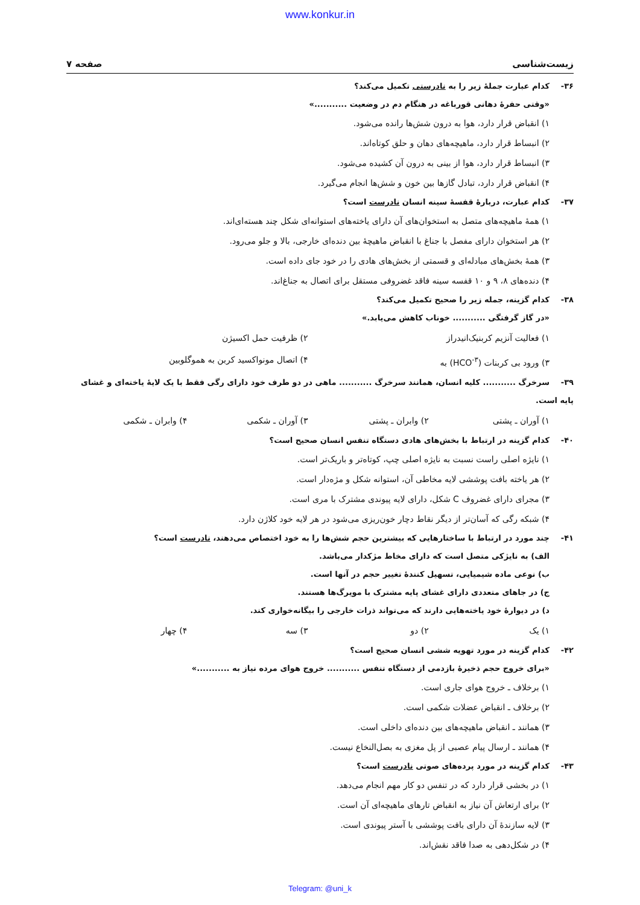www.konkur.in
زیست‌شناسی صفحه ۷
۳۶- کدام عبارت جملهٔ زیر را به نادرستی تکمیل می‌کند؟
«وقتی حفرهٔ دهانی قورباغه در هنگام دم در وضعیت ...........»
۱) انقباض قرار دارد، هوا به درون شش‌ها رانده می‌شود.
۲) انبساط قرار دارد، ماهیچه‌های دهان و حلق کوتاه‌اند.
۳) انبساط قرار دارد، هوا از بینی به درون آن کشیده می‌شود.
۴) انقباض قرار دارد، تبادل گازها بین خون و شش‌ها انجام می‌گیرد.
۳۷- کدام عبارت، دربارهٔ قفسهٔ سینه انسان نادرست است؟
۱) همهٔ ماهیچه‌های متصل به استخوان‌های آن دارای یاخته‌های استوانه‌ای شکل چند هسته‌ای‌اند.
۲) هر استخوان دارای مفصل با جناغ با انقباض ماهیچهٔ بین دنده‌ای خارجی، بالا و جلو می‌رود.
۳) همهٔ بخش‌های مبادله‌ای و قسمتی از بخش‌های هادی را در خود جای داده است.
۴) دنده‌های ۸، ۹ و ۱۰ قفسه سینه فاقد غضروفی مستقل برای اتصال به جناغ‌اند.
۳۸- کدام گزینه، جمله زیر را صحیح تکمیل می‌کند؟
«در گاز گرفتگی ........... خوناب کاهش می‌یابد.»
۱) فعالیت آنزیم کربنیک‌انیدراز ۲) ظرفیت حمل اکسیژن
۳) ورود بی کربنات (HCO<sup>-۳</sup>) به ۴) اتصال مونواکسید کربن به هموگلوبین
۳۹- سرخرگ ........... کلیه انسان، همانند سرخرگ ........... ماهی در دو طرف خود دارای رگی فقط با یک لایهٔ یاخته‌ای و غشای پایه است.
۱) آوران ـ پشتی ۲) وابران ـ پشتی ۳) آوران ـ شکمی ۴) وابران ـ شکمی
۴۰- کدام گزینه در ارتباط با بخش‌های هادی دستگاه تنفس انسان صحیح است؟
۱) نایژه اصلی راست نسبت به نایژه اصلی چپ، کوتاه‌تر و باریک‌تر است.
۲) هر یاخته بافت پوششی لایه مخاطی آن، استوانه شکل و مژه‌دار است.
۳) مجرای دارای غضروف C شکل، دارای لایه پیوندی مشترک با مری است.
۴) شبکه رگی که آسان‌تر از دیگر نقاط دچار خون‌ریزی می‌شود در هر لایه خود کلاژن دارد.
۴۱- چند مورد در ارتباط با ساختارهایی که بیشترین حجم شش‌ها را به خود اختصاص می‌دهند، نادرست است؟
الف) به نایژکی متصل است که دارای مخاط مژکدار می‌باشد.
ب) نوعی ماده شیمیایی، تسهیل کنندهٔ تغییر حجم در آنها است.
ج) در جاهای متعددی دارای غشای پایه مشترک با مویرگ‌ها هستند.
د) در دیوارهٔ خود یاخته‌هایی دارند که می‌تواند ذرات خارجی را بیگانه‌خواری کند.
۱) یک ۲) دو ۳) سه ۴) چهار
۴۲- کدام گزینه در مورد تهویه ششی انسان صحیح است؟
«برای خروج حجم ذخیرهٔ بازدمی از دستگاه تنفس ........... خروج هوای مرده نیاز به ...........»
۱) برخلاف ـ خروج هوای جاری است.
۲) برخلاف ـ انقباض عضلات شکمی است.
۳) همانند ـ انقباض ماهیچه‌های بین دنده‌ای داخلی است.
۴) همانند ـ ارسال پیام عصبی از پل مغزی به بصل‌النخاع نیست.
۴۳- کدام گزینه در مورد پرده‌های صوتی نادرست است؟
۱) در بخشی قرار دارد که در تنفس دو کار مهم انجام می‌دهد.
۲) برای ارتعاش آن نیاز به انقباض تارهای ماهیچه‌ای آن است.
۳) لایه سازندهٔ آن دارای بافت پوششی با آستر پیوندی است.
۴) در شکل‌دهی به صدا فاقد نقش‌اند.
Telegram: @uni_k